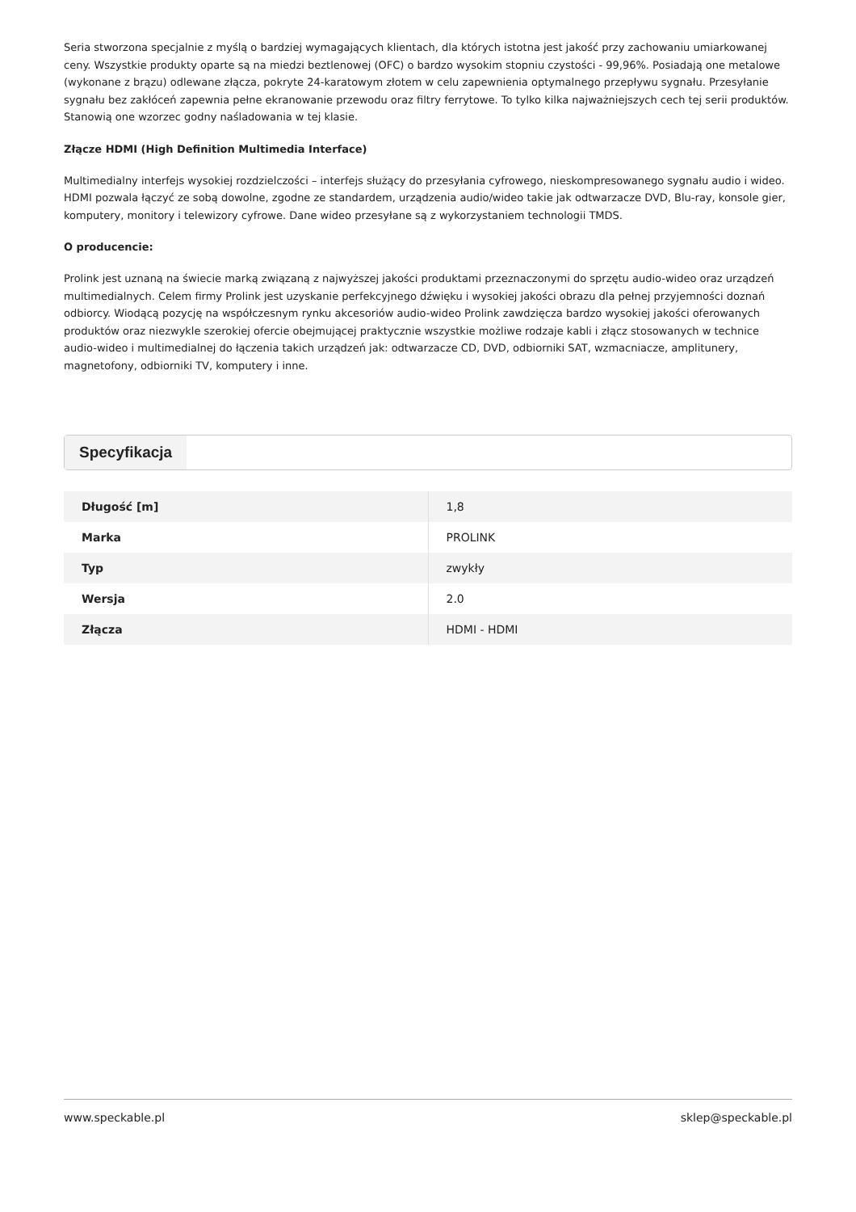Seria stworzona specjalnie z myślą o bardziej wymagających klientach, dla których istotna jest jakość przy zachowaniu umiarkowanej ceny. Wszystkie produkty oparte są na miedzi beztlenowej (OFC) o bardzo wysokim stopniu czystości - 99,96%. Posiadają one metalowe (wykonane z brązu) odlewane złącza, pokryte 24-karatowym złotem w celu zapewnienia optymalnego przepływu sygnału. Przesyłanie sygnału bez zakłóceń zapewnia pełne ekranowanie przewodu oraz filtry ferrytowe. To tylko kilka najważniejszych cech tej serii produktów. Stanowią one wzorzec godny naśladowania w tej klasie.
Złącze HDMI (High Definition Multimedia Interface)
Multimedialny interfejs wysokiej rozdzielczości – interfejs służący do przesyłania cyfrowego, nieskompresowanego sygnału audio i wideo. HDMI pozwala łączyć ze sobą dowolne, zgodne ze standardem, urządzenia audio/wideo takie jak odtwarzacze DVD, Blu-ray, konsole gier, komputery, monitory i telewizory cyfrowe. Dane wideo przesyłane są z wykorzystaniem technologii TMDS.
O producencie:
Prolink jest uznaną na świecie marką związaną z najwyższej jakości produktami przeznaczonymi do sprzętu audio-wideo oraz urządzeń multimedialnych. Celem firmy Prolink jest uzyskanie perfekcyjnego dźwięku i wysokiej jakości obrazu dla pełnej przyjemności doznań odbiorcy. Wiodącą pozycję na współczesnym rynku akcesoriów audio-wideo Prolink zawdzięcza bardzo wysokiej jakości oferowanych produktów oraz niezwykle szerokiej ofercie obejmującej praktycznie wszystkie możliwe rodzaje kabli i złącz stosowanych w technice audio-wideo i multimedialnej do łączenia takich urządzeń jak: odtwarzacze CD, DVD, odbiorniki SAT, wzmacniacze, amplitunery, magnetofony, odbiorniki TV, komputery i inne.
Specyfikacja
| Długość [m] | 1,8 |
| Marka | PROLINK |
| Typ | zwykły |
| Wersja | 2.0 |
| Złącza | HDMI - HDMI |
www.speckable.pl sklep@speckable.pl